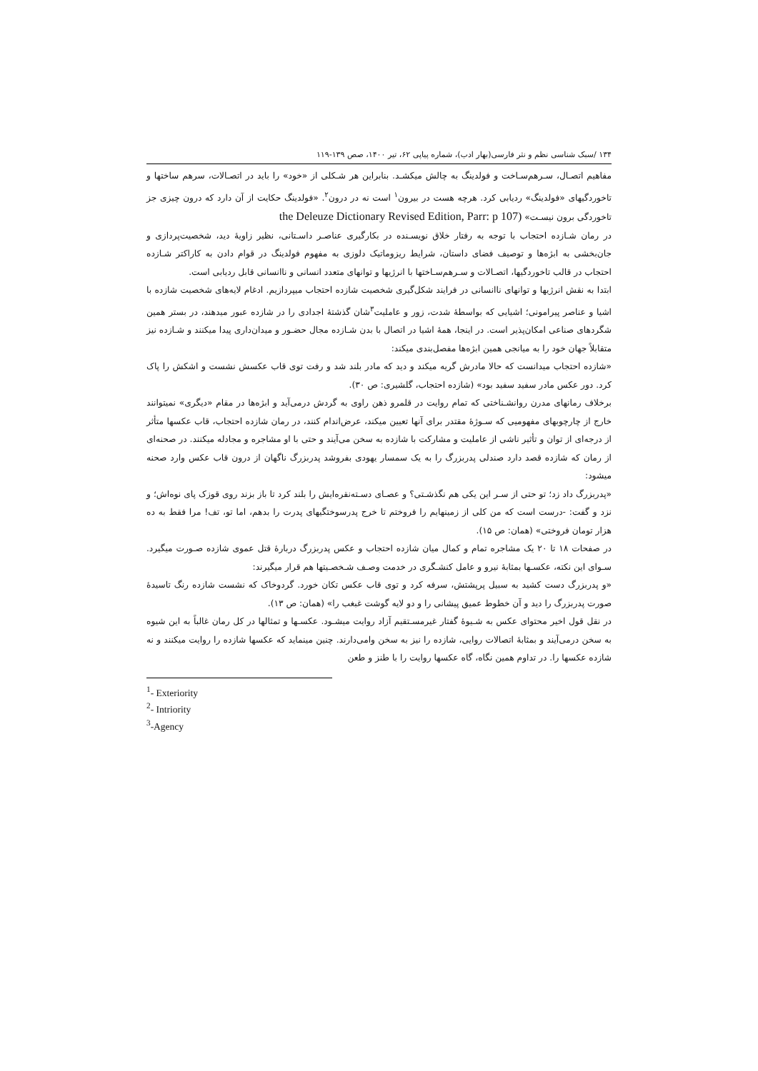۱۳۴ /سبک شناسی نظم و نثر فارسی(بهار ادب)، شماره پیاپی ۶۲، تیر ۱۴۰۰، صص ۱۳۹-۱۱۹
مفاهیم اتصـال، سـرهم‌سـاخت و فولدینگ به چالش میکشـد. بنابراین هر شـکلی از «خود» را باید در اتصـالات، سرهم ساختها و تاخوردگیهای «فولدینگ» ردیابی کرد. هرچه هست در بیرون<sup>۱</sup> است نه در درون<sup>۲</sup>. «فولدینگ حکایت از آن دارد که درون چیزی جز تاخوردگی برون نیسـت» (the Deleuze Dictionary Revised Edition, Parr: p 107
در رمان شـازده احتجاب با توجه به رفتار خلاق نویسـنده در بکارگیری عناصـر داسـتانی، نظیر زاویهٔ دید، شخصیت‌پردازی و جان‌بخشی به ابژه‌ها و توصیف فضای داستان، شرایط ریزوماتیک دلوزی به مفهوم فولدینگ در قوام دادن به کاراکتر شـازده احتجاب در قالب تاخوردگیها، اتصـالات و سـرهم‌سـاختها با انرژیها و توانهای متعدد انسانی و ناانسانی قابل ردیابی است.
ابتدا به نقش انرژیها و توانهای ناانسانی در فرایند شکل‌گیری شخصیت شازده احتجاب میپردازیم. ادغام لایه‌های شخصیت شازده با اشیا و عناصر پیرامونی؛ اشیایی که بواسطهٔ شدت، زور و عاملیت<sup>۳</sup>شان گذشتهٔ اجدادی را در شازده عبور میدهند، در بستر همین شگردهای صناعی امکان‌پذیر است. در اینجا، همهٔ اشیا در اتصال با بدن شـازده مجال حضـور و میدان‌داری پیدا میکنند و شـازده نیز متقابلاً جهان خود را به میانجی همین ابژه‌ها مفصل‌بندی میکند:
«شازده احتجاب میدانست که حالا مادرش گریه میکند و دید که مادر بلند شد و رفت توی قاب عکسش نشست و اشکش را پاک کرد. دور عکس مادر سفید سفید بود» (شازده احتجاب، گلشیری: ص ۳۰).
برخلاف رمانهای مدرن روانشـناختی که تمام روایت در قلمرو ذهن راوی به گردش درمی‌آید و ابژه‌ها در مقام «دیگری» نمیتوانند خارج از چارچوبهای مفهومیی که سـوژهٔ مقتدر برای آنها تعیین میکند، عرض‌اندام کنند، در رمان شازده احتجاب، قاب عکسها متأثر از درجه‌ای از توان و تأثیر ناشی از عاملیت و مشارکت با شازده به سخن می‌آیند و حتی با او مشاجره و مجادله میکنند. در صحنه‌ای از رمان که شازده قصد دارد صندلی پدربزرگ را به یک سمسار یهودی بفروشد پدربزرگ ناگهان از درون قاب عکس وارد صحنه میشود:
«پدربزرگ داد زد؛ تو حتی از سـر این یکی هم نگذشـتی؟ و عصـای دسـته‌نقره‌ایش را بلند کرد تا باز بزند روی قوزک پای نوه‌اش؛ و نزد و گفت: -درست است که من کلی از زمینهایم را فروختم تا خرج پدرسوختگیهای پدرت را بدهم، اما تو، تف! مرا فقط به ده هزار تومان فروختی» (همان: ص ۱۵).
در صفحات ۱۸ تا ۲۰ یک مشاجره تمام و کمال میان شازده احتجاب و عکس پدربزرگ دربارهٔ قتل عموی شازده صـورت میگیرد. سـوای این نکته، عکسـها بمثابهٔ نیرو و عامل کنشـگری در خدمت وصـف شـخصـیتها هم قرار میگیرند:
«و پدربزرگ دست کشید به سبیل پرپشتش، سرفه کرد و توی قاب عکس تکان خورد. گردوخاک که نشست شازده رنگ تاسیدهٔ صورت پدربزرگ را دید و آن خطوط عمیق پیشانی را و دو لایه گوشت غبغب را» (همان: ص ۱۳).
در نقل قول اخیر محتوای عکس به شـیوهٔ گفتار غیرمسـتقیم آزاد روایت میشـود. عکسـها و تمثالها در کل رمان غالباً به این شیوه به سخن درمی‌آیند و بمثابهٔ اتصالات روایی، شازده را نیز به سخن وامی‌دارند. چنین مینماید که عکسها شازده را روایت میکنند و نه شازده عکسها را. در تداوم همین نگاه، گاه عکسها روایت را با طنز و طعن
<sup>1</sup>- Exteriority
<sup>2</sup>- Intriority
<sup>3</sup>-Agency